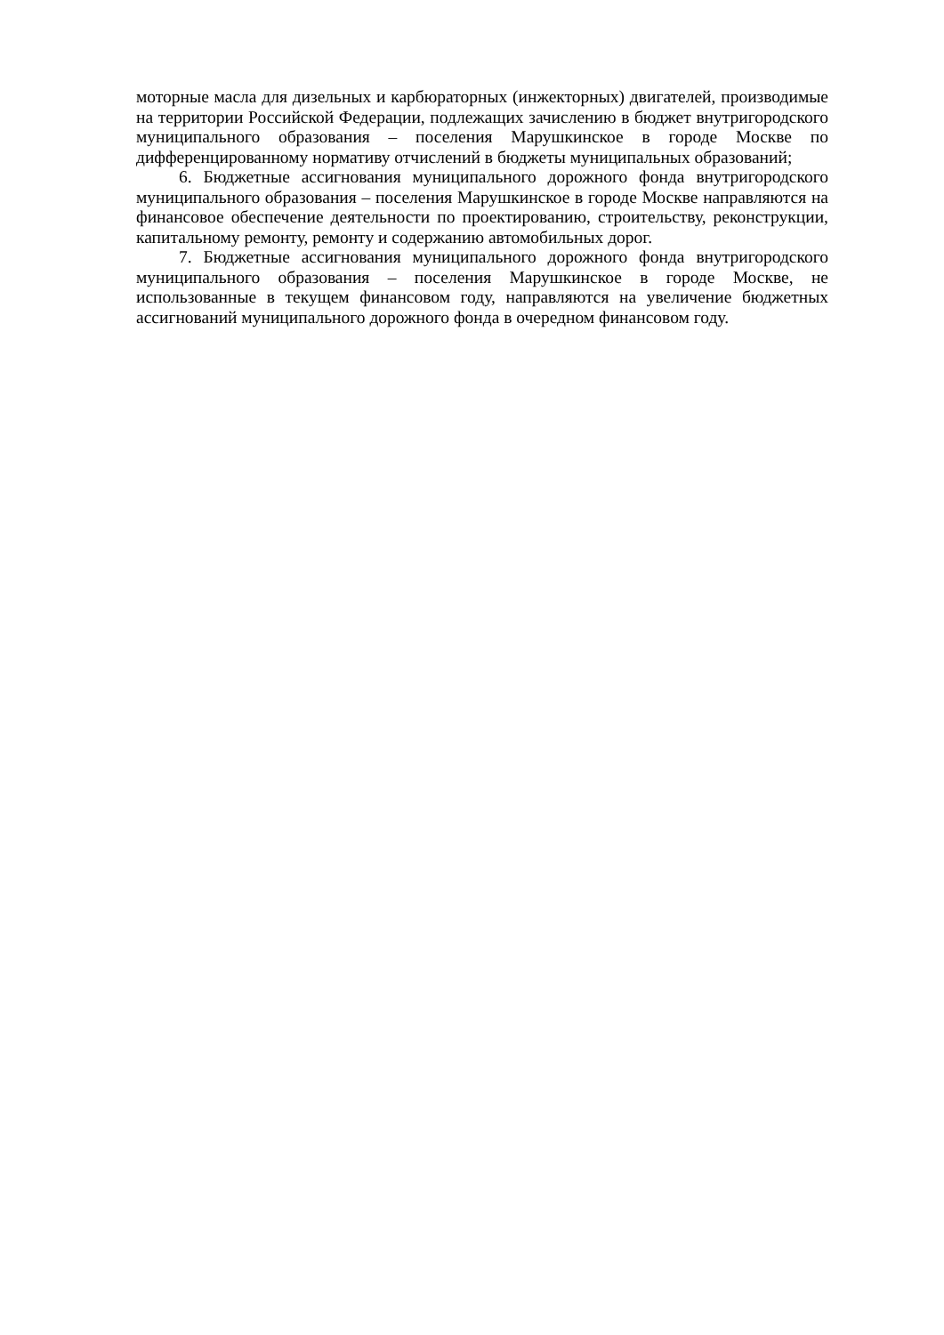моторные масла для дизельных и карбюраторных (инжекторных) двигателей, производимые на территории Российской Федерации, подлежащих зачислению в бюджет внутригородского муниципального образования – поселения Марушкинское в городе Москве по дифференцированному нормативу отчислений в бюджеты муниципальных образований;
6. Бюджетные ассигнования муниципального дорожного фонда внутригородского муниципального образования – поселения Марушкинское в городе Москве направляются на финансовое обеспечение деятельности по проектированию, строительству, реконструкции, капитальному ремонту, ремонту и содержанию автомобильных дорог.
7. Бюджетные ассигнования муниципального дорожного фонда внутригородского муниципального образования – поселения Марушкинское в городе Москве, не использованные в текущем финансовом году, направляются на увеличение бюджетных ассигнований муниципального дорожного фонда в очередном финансовом году.